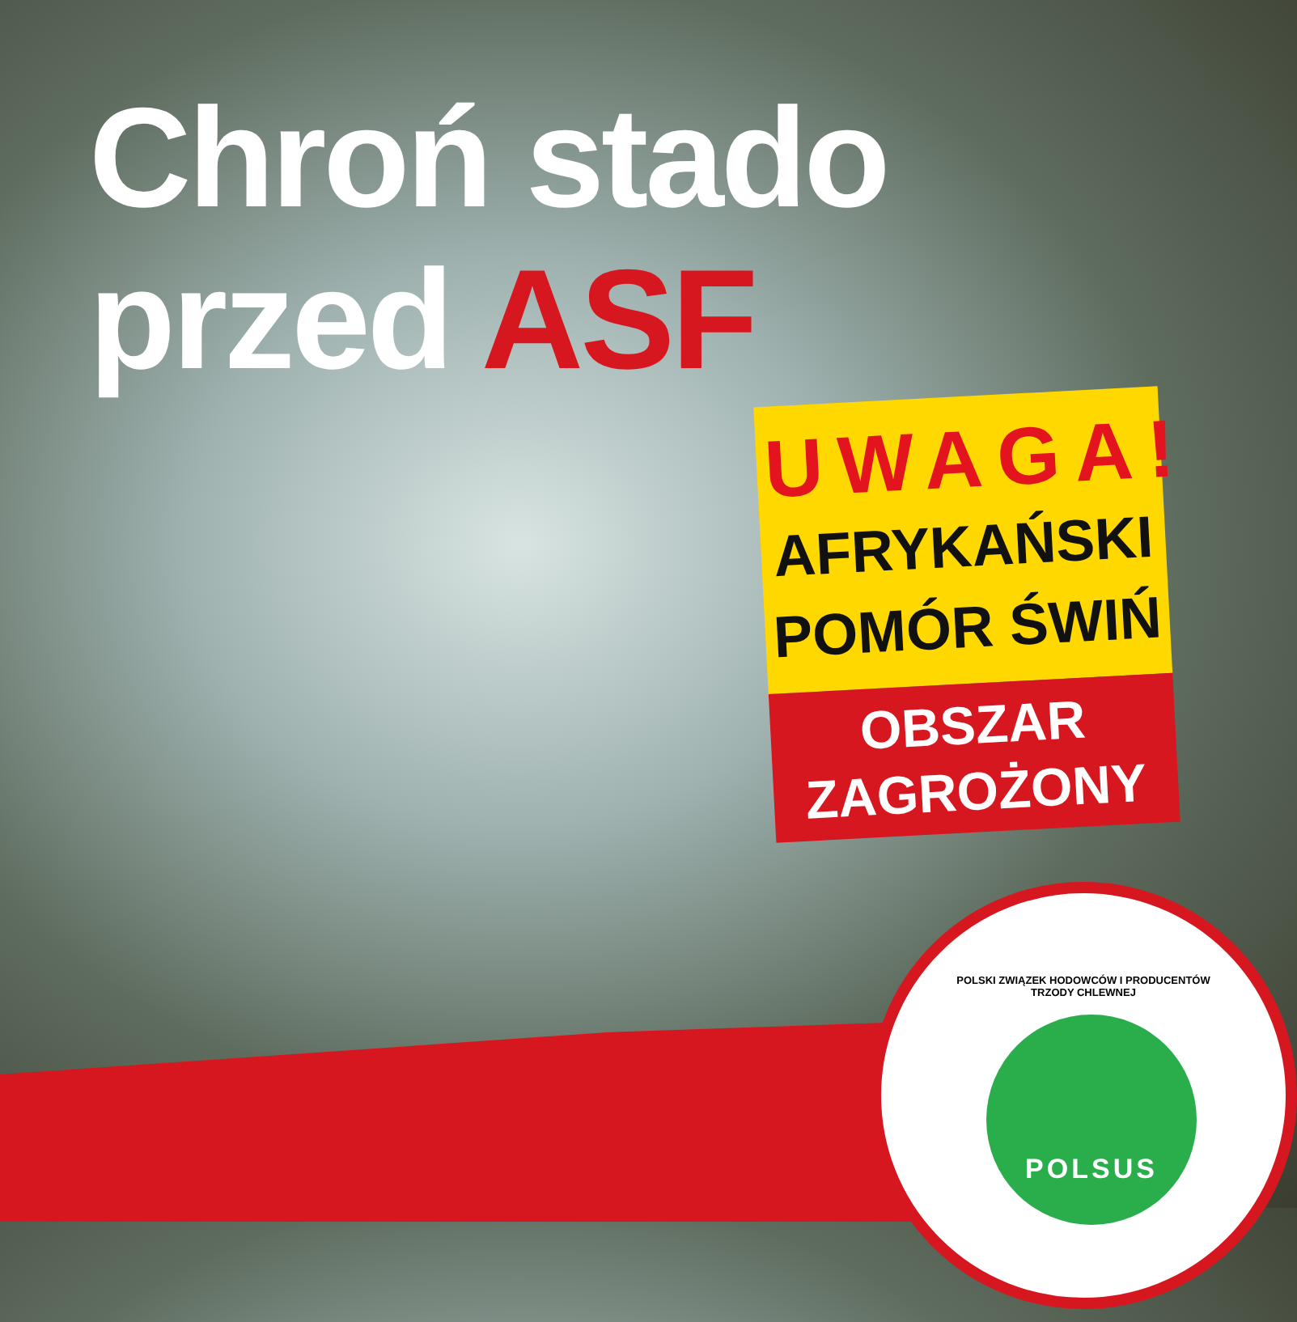Chroń stado
przed ASF
UWAGA!
AFRYKAŃSKI
POMÓR ŚWIŃ
OBSZAR
ZAGROŻONY
POLSKI ZWIĄZEK HODOWCÓW I PRODUCENTÓW TRZODY CHLEWNEJ
POLSUS